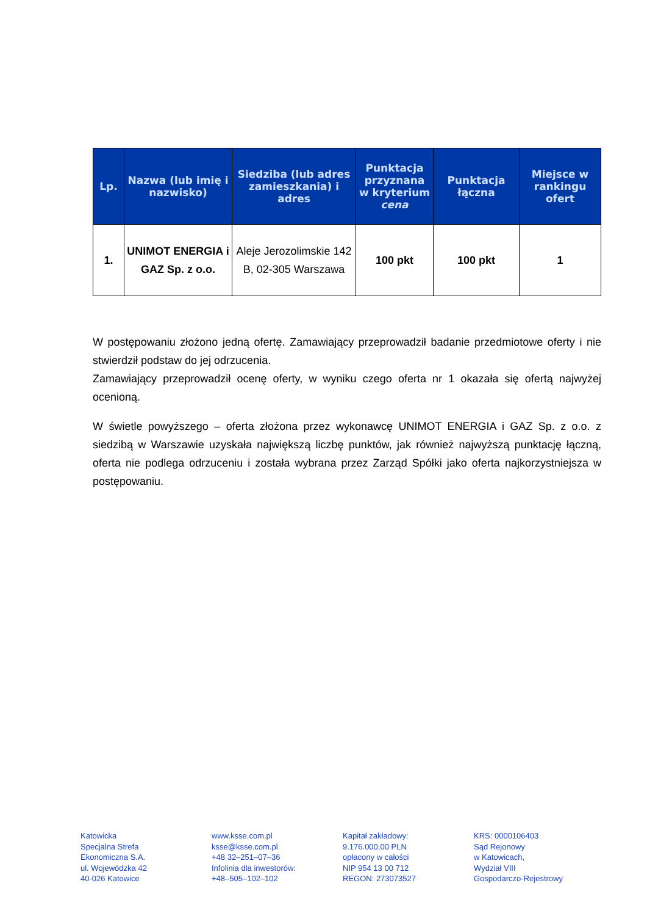| Lp. | Nazwa (lub imię i nazwisko) | Siedziba (lub adres zamieszkania) i adres | Punktacja przyznana w kryterium cena | Punktacja łączna | Miejsce w rankingu ofert |
| --- | --- | --- | --- | --- | --- |
| 1. | UNIMOT ENERGIA i GAZ Sp. z o.o. | Aleje Jerozolimskie 142 B, 02-305 Warszawa | 100 pkt | 100 pkt | 1 |
W postępowaniu złożono jedną ofertę. Zamawiający przeprowadził badanie przedmiotowe oferty i nie stwierdził podstaw do jej odrzucenia.
Zamawiający przeprowadził ocenę oferty, w wyniku czego oferta nr 1 okazała się ofertą najwyżej ocenioną.
W świetle powyższego – oferta złożona przez wykonawcę UNIMOT ENERGIA i GAZ Sp. z o.o. z siedzibą w Warszawie uzyskała największą liczbę punktów, jak również najwyższą punktację łączną, oferta nie podlega odrzuceniu i została wybrana przez Zarząd Spółki jako oferta najkorzystniejsza w postępowaniu.
Katowicka
Specjalna Strefa
Ekonomiczna S.A.
ul. Wojewódzka 42
40-026 Katowice
www.ksse.com.pl
ksse@ksse.com.pl
+48 32–251–07–36
Infolinia dla inwestorów:
+48–505–102–102
Kapitał zakładowy:
9.176.000,00 PLN
opłacony w całości
NIP 954 13 00 712
REGON: 273073527
KRS: 0000106403
Sąd Rejonowy
w Katowicach,
Wydział VIII
Gospodarczo-Rejestrowy